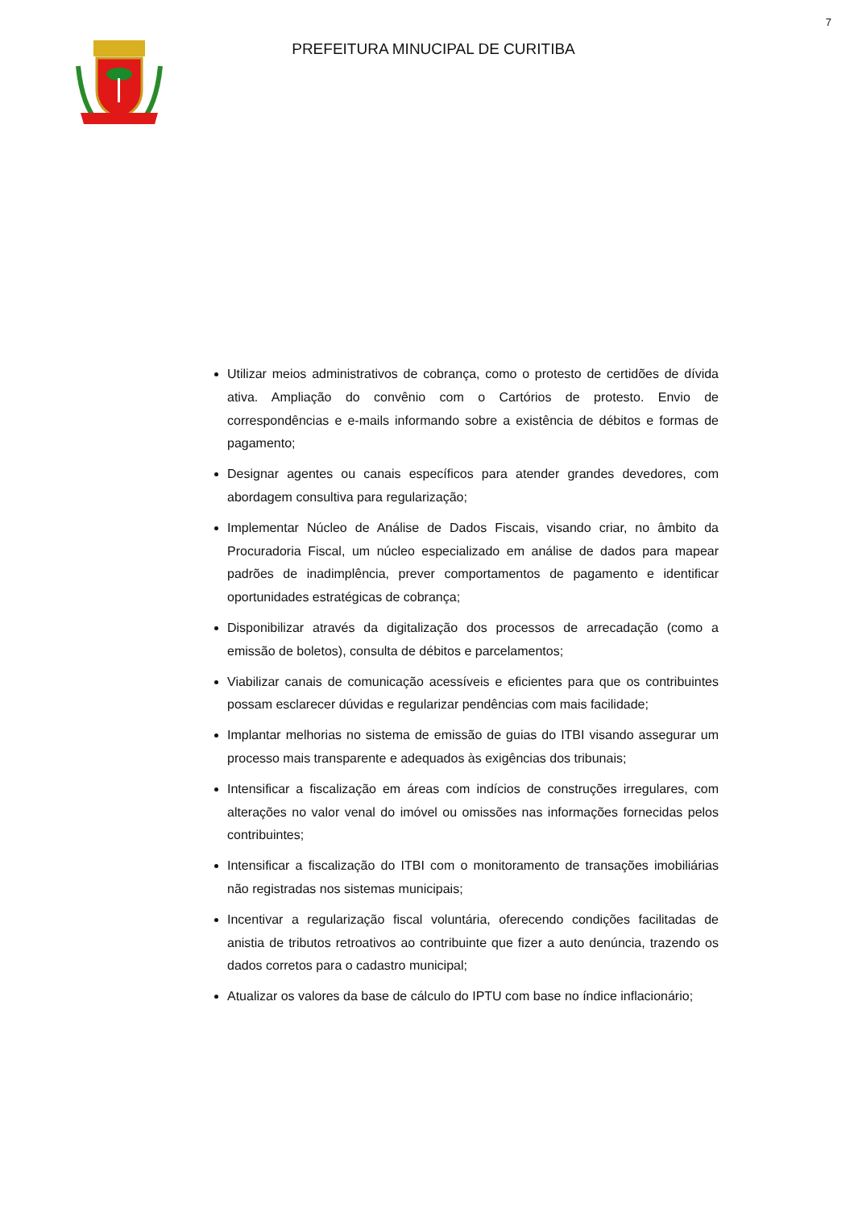7
PREFEITURA MINUCIPAL DE CURITIBA
Utilizar meios administrativos de cobrança, como o protesto de certidões de dívida ativa. Ampliação do convênio com o Cartórios de protesto. Envio de correspondências e e-mails informando sobre a existência de débitos e formas de pagamento;
Designar agentes ou canais específicos para atender grandes devedores, com abordagem consultiva para regularização;
Implementar Núcleo de Análise de Dados Fiscais, visando criar, no âmbito da Procuradoria Fiscal, um núcleo especializado em análise de dados para mapear padrões de inadimplência, prever comportamentos de pagamento e identificar oportunidades estratégicas de cobrança;
Disponibilizar através da digitalização dos processos de arrecadação (como a emissão de boletos), consulta de débitos e parcelamentos;
Viabilizar canais de comunicação acessíveis e eficientes para que os contribuintes possam esclarecer dúvidas e regularizar pendências com mais facilidade;
Implantar melhorias no sistema de emissão de guias do ITBI visando assegurar um processo mais transparente e adequados às exigências dos tribunais;
Intensificar a fiscalização em áreas com indícios de construções irregulares, com alterações no valor venal do imóvel ou omissões nas informações fornecidas pelos contribuintes;
Intensificar a fiscalização do ITBI com o monitoramento de transações imobiliárias não registradas nos sistemas municipais;
Incentivar a regularização fiscal voluntária, oferecendo condições facilitadas de anistia de tributos retroativos ao contribuinte que fizer a auto denúncia, trazendo os dados corretos para o cadastro municipal;
Atualizar os valores da base de cálculo do IPTU com base no índice inflacionário;